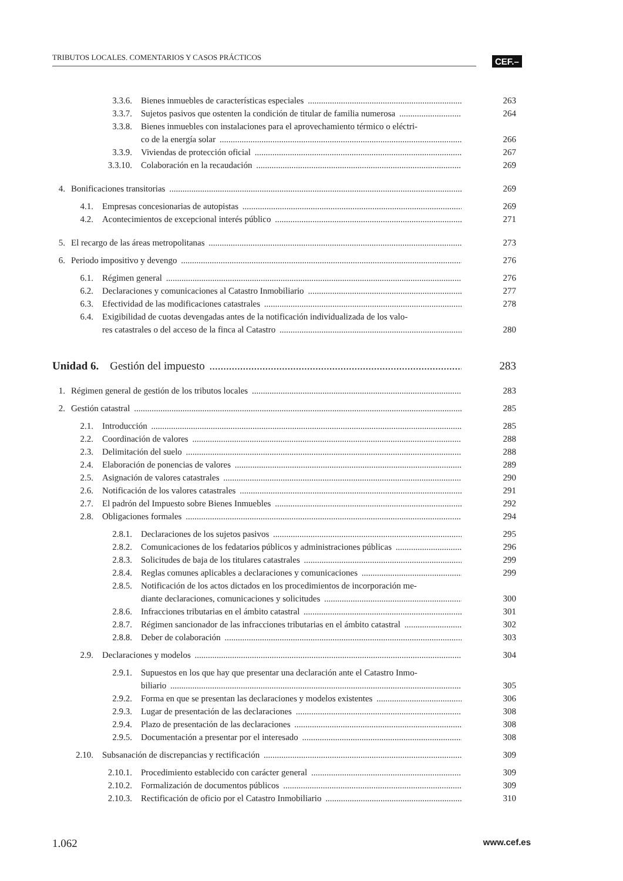TRIBUTOS LOCALES. COMENTARIOS Y CASOS PRÁCTICOS CEF.–
3.3.6. Bienes inmuebles de características especiales 263
3.3.7. Sujetos pasivos que ostenten la condición de titular de familia numerosa 264
3.3.8. Bienes inmuebles con instalaciones para el aprovechamiento térmico o eléctri-
co de la energía solar
266
3.3.9. Viviendas de protección oficial 267
3.3.10. Colaboración en la recaudación 269
4. Bonificaciones transitorias 269
4.1. Empresas concesionarias de autopistas 269
4.2. Acontecimientos de excepcional interés público 271
5. El recargo de las áreas metropolitanas 273
6. Periodo impositivo y devengo 276
6.1. Régimen general 276
6.2. Declaraciones y comunicaciones al Catastro Inmobiliario 277
6.3. Efectividad de las modificaciones catastrales 278
6.4. Exigibilidad de cuotas devengadas antes de la notificación individualizada de los valo-
res catastrales o del acceso de la finca al Catastro
280
Unidad 6. Gestión del impuesto 283
1. Régimen general de gestión de los tributos locales 283
2. Gestión catastral 285
2.1. Introducción 285
2.2. Coordinación de valores 288
2.3. Delimitación del suelo 288
2.4. Elaboración de ponencias de valores 289
2.5. Asignación de valores catastrales 290
2.6. Notificación de los valores catastrales 291
2.7. El padrón del Impuesto sobre Bienes Inmuebles 292
2.8. Obligaciones formales 294
2.8.1. Declaraciones de los sujetos pasivos 295
2.8.2. Comunicaciones de los fedatarios públicos y administraciones públicas 296
2.8.3. Solicitudes de baja de los titulares catastrales 299
2.8.4. Reglas comunes aplicables a declaraciones y comunicaciones 299
2.8.5. Notificación de los actos dictados en los procedimientos de incorporación me-
diante declaraciones, comunicaciones y solicitudes
300
2.8.6. Infracciones tributarias en el ámbito catastral 301
2.8.7. Régimen sancionador de las infracciones tributarias en el ámbito catastral 302
2.8.8. Deber de colaboración 303
2.9. Declaraciones y modelos 304
2.9.1. Supuestos en los que hay que presentar una declaración ante el Catastro Inmo-
biliario
305
2.9.2. Forma en que se presentan las declaraciones y modelos existentes 306
2.9.3. Lugar de presentación de las declaraciones 308
2.9.4. Plazo de presentación de las declaraciones 308
2.9.5. Documentación a presentar por el interesado 308
2.10. Subsanación de discrepancias y rectificación 309
2.10.1. Procedimiento establecido con carácter general 309
2.10.2. Formalización de documentos públicos 309
2.10.3. Rectificación de oficio por el Catastro Inmobiliario 310
1.062 www.cef.es